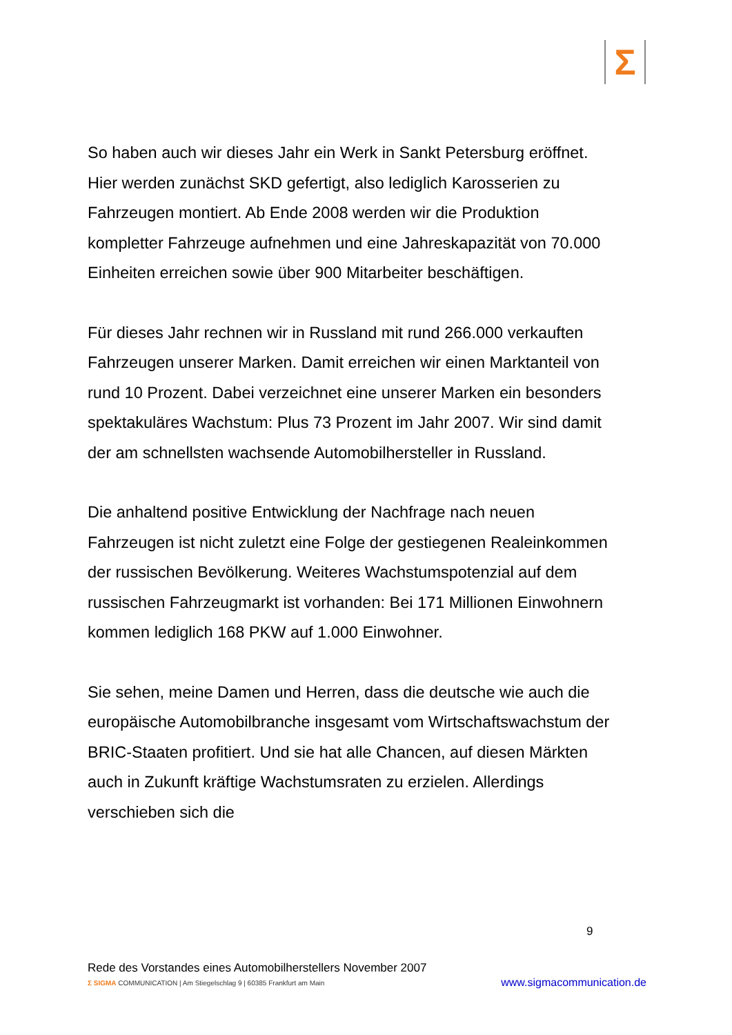Σ
So haben auch wir dieses Jahr ein Werk in Sankt Petersburg eröffnet. Hier werden zunächst SKD gefertigt, also lediglich Karosserien zu Fahrzeugen montiert. Ab Ende 2008 werden wir die Produktion kompletter Fahrzeuge aufnehmen und eine Jahreskapazität von 70.000 Einheiten erreichen sowie über 900 Mitarbeiter beschäftigen.
Für dieses Jahr rechnen wir in Russland mit rund 266.000 verkauften Fahrzeugen unserer Marken. Damit erreichen wir einen Marktanteil von rund 10 Prozent. Dabei verzeichnet eine unserer Marken ein besonders spektakuläres Wachstum: Plus 73 Prozent im Jahr 2007. Wir sind damit der am schnellsten wachsende Automobilhersteller in Russland.
Die anhaltend positive Entwicklung der Nachfrage nach neuen Fahrzeugen ist nicht zuletzt eine Folge der gestiegenen Realeinkommen der russischen Bevölkerung. Weiteres Wachstumspotenzial auf dem russischen Fahrzeugmarkt ist vorhanden: Bei 171 Millionen Einwohnern kommen lediglich 168 PKW auf 1.000 Einwohner.
Sie sehen, meine Damen und Herren, dass die deutsche wie auch die europäische Automobilbranche insgesamt vom Wirtschaftswachstum der BRIC-Staaten profitiert. Und sie hat alle Chancen, auf diesen Märkten auch in Zukunft kräftige Wachstumsraten zu erzielen. Allerdings verschieben sich die
9
Rede des Vorstandes eines Automobilherstellers November 2007
Σ SIGMA COMMUNICATION | Am Stiegelschlag 9 | 60385 Frankfurt am Main www.sigmacommunication.de